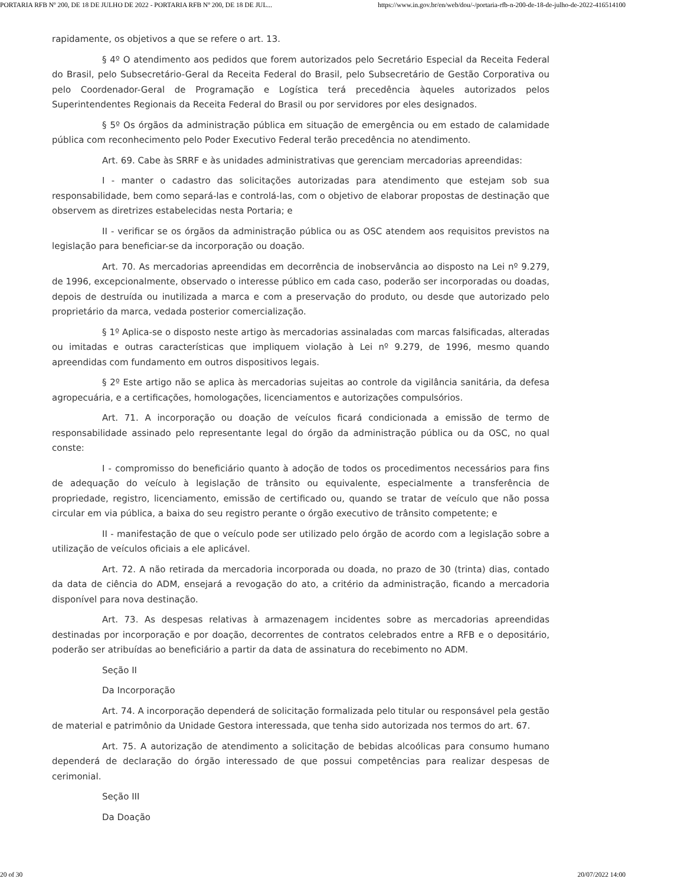PORTARIA RFB Nº 200, DE 18 DE JULHO DE 2022 - PORTARIA RFB Nº 200, DE 18 DE JUL... https://www.in.gov.br/en/web/dou/-/portaria-rfb-n-200-de-18-de-julho-de-2022-416514100
rapidamente, os objetivos a que se refere o art. 13.
§ 4º O atendimento aos pedidos que forem autorizados pelo Secretário Especial da Receita Federal do Brasil, pelo Subsecretário-Geral da Receita Federal do Brasil, pelo Subsecretário de Gestão Corporativa ou pelo Coordenador-Geral de Programação e Logística terá precedência àqueles autorizados pelos Superintendentes Regionais da Receita Federal do Brasil ou por servidores por eles designados.
§ 5º Os órgãos da administração pública em situação de emergência ou em estado de calamidade pública com reconhecimento pelo Poder Executivo Federal terão precedência no atendimento.
Art. 69. Cabe às SRRF e às unidades administrativas que gerenciam mercadorias apreendidas:
I - manter o cadastro das solicitações autorizadas para atendimento que estejam sob sua responsabilidade, bem como separá-las e controlá-las, com o objetivo de elaborar propostas de destinação que observem as diretrizes estabelecidas nesta Portaria; e
II - verificar se os órgãos da administração pública ou as OSC atendem aos requisitos previstos na legislação para beneficiar-se da incorporação ou doação.
Art. 70. As mercadorias apreendidas em decorrência de inobservância ao disposto na Lei nº 9.279, de 1996, excepcionalmente, observado o interesse público em cada caso, poderão ser incorporadas ou doadas, depois de destruída ou inutilizada a marca e com a preservação do produto, ou desde que autorizado pelo proprietário da marca, vedada posterior comercialização.
§ 1º Aplica-se o disposto neste artigo às mercadorias assinaladas com marcas falsificadas, alteradas ou imitadas e outras características que impliquem violação à Lei nº 9.279, de 1996, mesmo quando apreendidas com fundamento em outros dispositivos legais.
§ 2º Este artigo não se aplica às mercadorias sujeitas ao controle da vigilância sanitária, da defesa agropecuária, e a certificações, homologações, licenciamentos e autorizações compulsórios.
Art. 71. A incorporação ou doação de veículos ficará condicionada a emissão de termo de responsabilidade assinado pelo representante legal do órgão da administração pública ou da OSC, no qual conste:
I - compromisso do beneficiário quanto à adoção de todos os procedimentos necessários para fins de adequação do veículo à legislação de trânsito ou equivalente, especialmente a transferência de propriedade, registro, licenciamento, emissão de certificado ou, quando se tratar de veículo que não possa circular em via pública, a baixa do seu registro perante o órgão executivo de trânsito competente; e
II - manifestação de que o veículo pode ser utilizado pelo órgão de acordo com a legislação sobre a utilização de veículos oficiais a ele aplicável.
Art. 72. A não retirada da mercadoria incorporada ou doada, no prazo de 30 (trinta) dias, contado da data de ciência do ADM, ensejará a revogação do ato, a critério da administração, ficando a mercadoria disponível para nova destinação.
Art. 73. As despesas relativas à armazenagem incidentes sobre as mercadorias apreendidas destinadas por incorporação e por doação, decorrentes de contratos celebrados entre a RFB e o depositário, poderão ser atribuídas ao beneficiário a partir da data de assinatura do recebimento no ADM.
Seção II
Da Incorporação
Art. 74. A incorporação dependerá de solicitação formalizada pelo titular ou responsável pela gestão de material e patrimônio da Unidade Gestora interessada, que tenha sido autorizada nos termos do art. 67.
Art. 75. A autorização de atendimento a solicitação de bebidas alcoólicas para consumo humano dependerá de declaração do órgão interessado de que possui competências para realizar despesas de cerimonial.
Seção III
Da Doação
20 of 30 20/07/2022 14:00